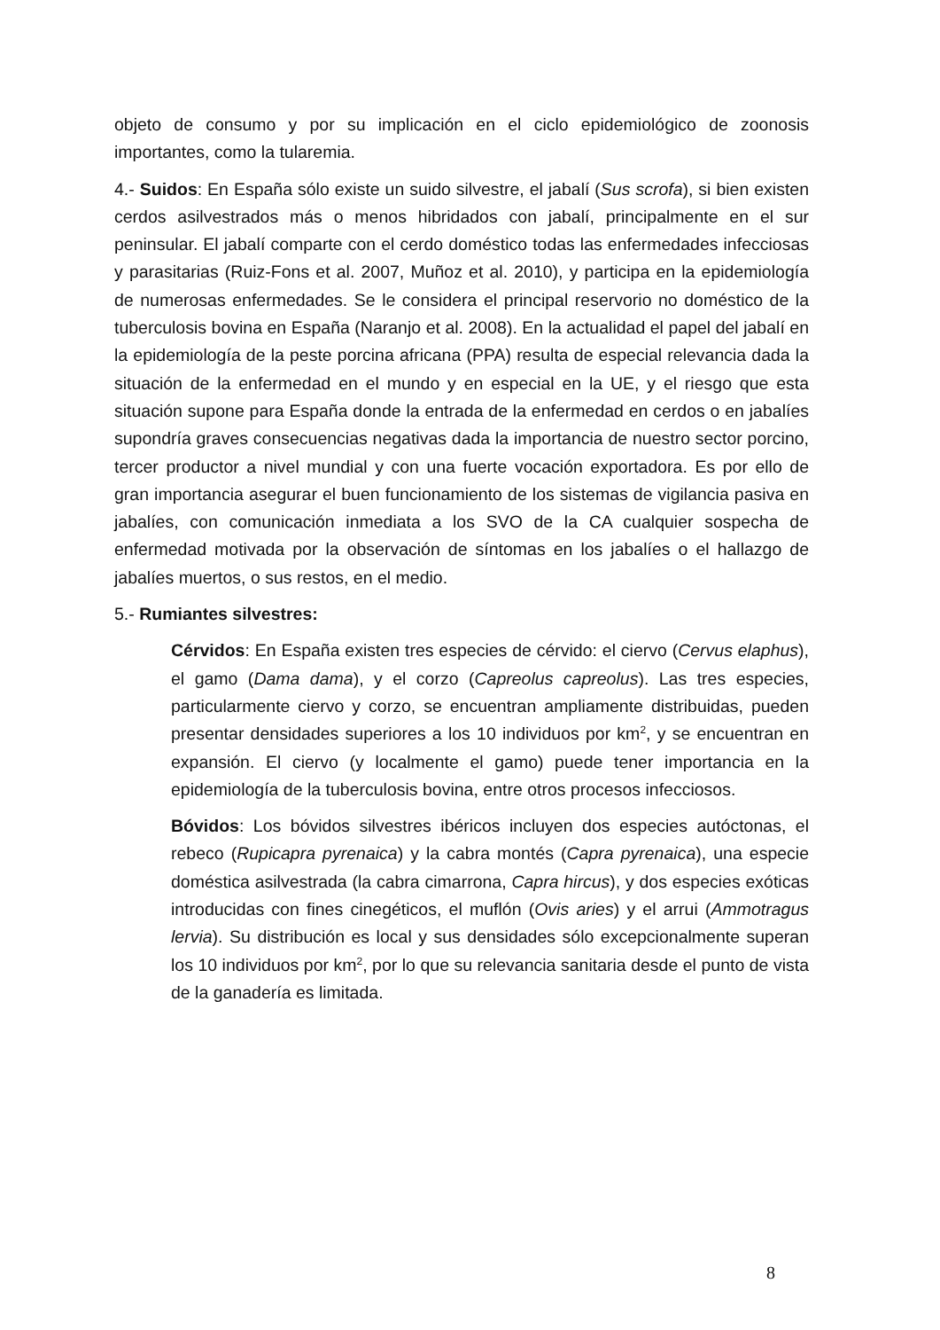objeto de consumo y por su implicación en el ciclo epidemiológico de zoonosis importantes, como la tularemia.
4.- Suidos: En España sólo existe un suido silvestre, el jabalí (Sus scrofa), si bien existen cerdos asilvestrados más o menos hibridados con jabalí, principalmente en el sur peninsular. El jabalí comparte con el cerdo doméstico todas las enfermedades infecciosas y parasitarias (Ruiz-Fons et al. 2007, Muñoz et al. 2010), y participa en la epidemiología de numerosas enfermedades. Se le considera el principal reservorio no doméstico de la tuberculosis bovina en España (Naranjo et al. 2008). En la actualidad el papel del jabalí en la epidemiología de la peste porcina africana (PPA) resulta de especial relevancia dada la situación de la enfermedad en el mundo y en especial en la UE, y el riesgo que esta situación supone para España donde la entrada de la enfermedad en cerdos o en jabalíes supondría graves consecuencias negativas dada la importancia de nuestro sector porcino, tercer productor a nivel mundial y con una fuerte vocación exportadora. Es por ello de gran importancia asegurar el buen funcionamiento de los sistemas de vigilancia pasiva en jabalíes, con comunicación inmediata a los SVO de la CA cualquier sospecha de enfermedad motivada por la observación de síntomas en los jabalíes o el hallazgo de jabalíes muertos, o sus restos, en el medio.
5.- Rumiantes silvestres:
Cérvidos: En España existen tres especies de cérvido: el ciervo (Cervus elaphus), el gamo (Dama dama), y el corzo (Capreolus capreolus). Las tres especies, particularmente ciervo y corzo, se encuentran ampliamente distribuidas, pueden presentar densidades superiores a los 10 individuos por km<sup>2</sup>, y se encuentran en expansión. El ciervo (y localmente el gamo) puede tener importancia en la epidemiología de la tuberculosis bovina, entre otros procesos infecciosos.
Bóvidos: Los bóvidos silvestres ibéricos incluyen dos especies autóctonas, el rebeco (Rupicapra pyrenaica) y la cabra montés (Capra pyrenaica), una especie doméstica asilvestrada (la cabra cimarrona, Capra hircus), y dos especies exóticas introducidas con fines cinegéticos, el muflón (Ovis aries) y el arrui (Ammotragus lervia). Su distribución es local y sus densidades sólo excepcionalmente superan los 10 individuos por km<sup>2</sup>, por lo que su relevancia sanitaria desde el punto de vista de la ganadería es limitada.
8